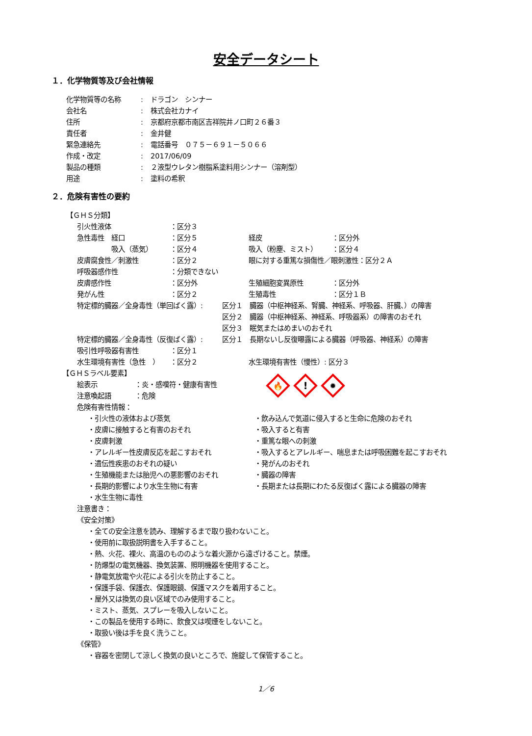安全データシート
１．化学物質等及び会社情報
化学物質等の名称: ドラゴン　シンナー
会社名: 株式会社カナイ
住所: 京都府京都市南区吉祥院井ノ口町２６番３
責任者: 金井健
緊急連絡先: 電話番号　０７５－６９１－５０６６
作成・改定: 2017/06/09
製品の種類: ２液型ウレタン樹脂系塗料用シンナー（溶剤型）
用途: 塗料の希釈
２．危険有害性の要約
【ＧＨＳ分類】
引火性液体 ：区分３
急性毒性　経口 ：区分５ 経皮 ：区分外
　　　　　吸入（蒸気） ：区分４ 吸入（粉塵、ミスト） ：区分４
皮膚腐食性／刺激性 ：区分２ 眼に対する重篤な損傷性／眼刺激性：区分２Ａ
呼吸器感作性 ：分類できない
皮膚感作性 ：区分外 生殖細胞変異原性 ：区分外
発がん性 ：区分２ 生殖毒性 ：区分１Ｂ
特定標的臓器／全身毒性（単回ばく露）: 区分１　臓器（中枢神経系、腎臓、神経系、呼吸器、肝臓、）の障害
区分２　臓器（中枢神経系、神経系、呼吸器系）の障害のおそれ
区分３　眠気またはめまいのおそれ
特定標的臓器／全身毒性（反復ばく露）: 区分１　長期ないし反復曝露による臓器（呼吸器、神経系）の障害
吸引性呼吸器有害性 ：区分１
水生環境有害性（急性　） ：区分２ 水生環境有害性（慢性）: 区分３
【ＧＨＳラベル要素】
🔥
!
✹
絵表示 ：炎・感嘆符・健康有害性
注意喚起語 ：危険
危険有害性情報：
・引火性の液体および蒸気 ・飲み込んで気道に侵入すると生命に危険のおそれ
・皮膚に接触すると有害のおそれ ・吸入すると有害
・皮膚刺激 ・重篤な眼への刺激
・アレルギー性皮膚反応を起こすおそれ ・吸入するとアレルギー、喘息または呼吸困難を起こすおそれ
・遺伝性疾患のおそれの疑い ・発がんのおそれ
・生殖機能または胎児への悪影響のおそれ ・臓器の障害
・長期的影響により水生生物に有害 ・長期または長期にわたる反復ばく露による臓器の障害
・水生生物に毒性
注意書き：
《安全対策》
・全ての安全注意を読み、理解するまで取り扱わないこと。
・使用前に取扱説明書を入手すること。
・熱、火花、裸火、高温のもののような着火源から遠ざけること。禁煙。
・防爆型の電気機器、換気装置、照明機器を使用すること。
・静電気放電や火花による引火を防止すること。
・保護手袋、保護衣、保護眼鏡、保護マスクを着用すること。
・屋外又は換気の良い区域でのみ使用すること。
・ミスト、蒸気、スプレーを吸入しないこと。
・この製品を使用する時に、飲食又は喫煙をしないこと。
・取扱い後は手を良く洗うこと。
《保管》
・容器を密閉して涼しく換気の良いところで、施錠して保管すること。
1／6